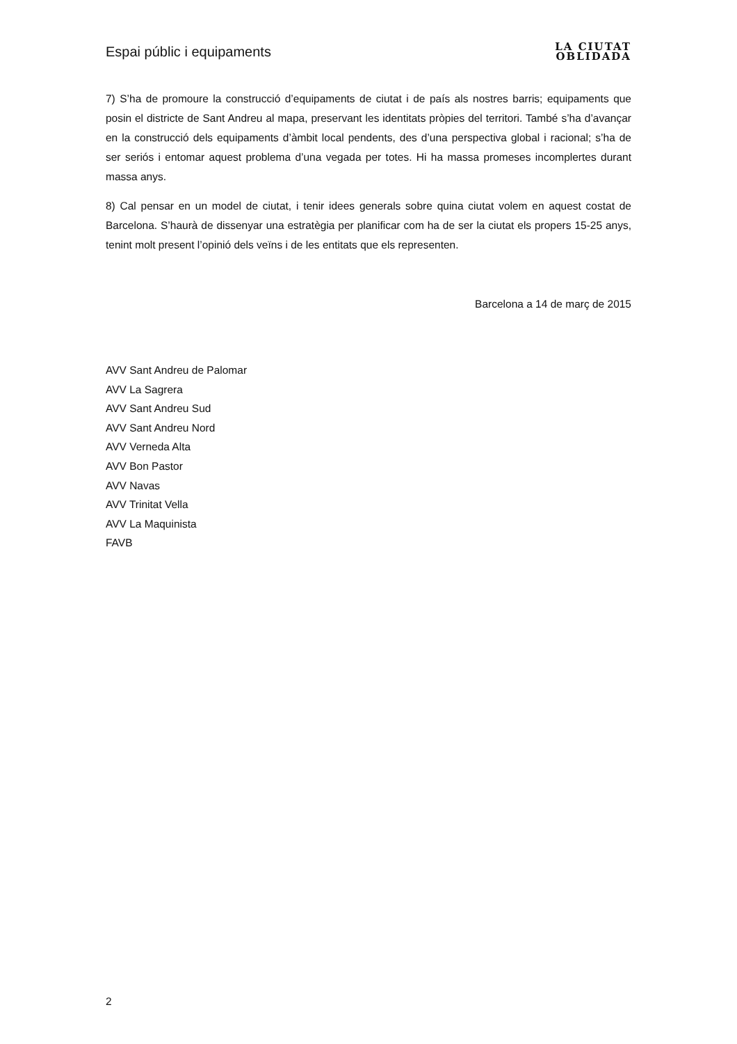Espai públic i equipaments
LA CIUTAT
OBLIDADA
7) S’ha de promoure la construcció d’equipaments de ciutat i de país als nostres barris; equipaments que posin el districte de Sant Andreu al mapa, preservant les identitats pròpies del territori. També s’ha d’avançar en la construcció dels equipaments d’àmbit local pendents, des d’una perspectiva global i racional; s’ha de ser seriós i entomar aquest problema d’una vegada per totes. Hi ha massa promeses incomplertes durant massa anys.
8) Cal pensar en un model de ciutat, i tenir idees generals sobre quina ciutat volem en aquest costat de Barcelona. S’haurà de dissenyar una estratègia per planificar com ha de ser la ciutat els propers 15-25 anys, tenint molt present l’opinió dels veïns i de les entitats que els representen.
Barcelona a 14 de març de 2015
AVV Sant Andreu de Palomar
AVV La Sagrera
AVV Sant Andreu Sud
AVV Sant Andreu Nord
AVV Verneda Alta
AVV Bon Pastor
AVV Navas
AVV Trinitat Vella
AVV La Maquinista
FAVB
2